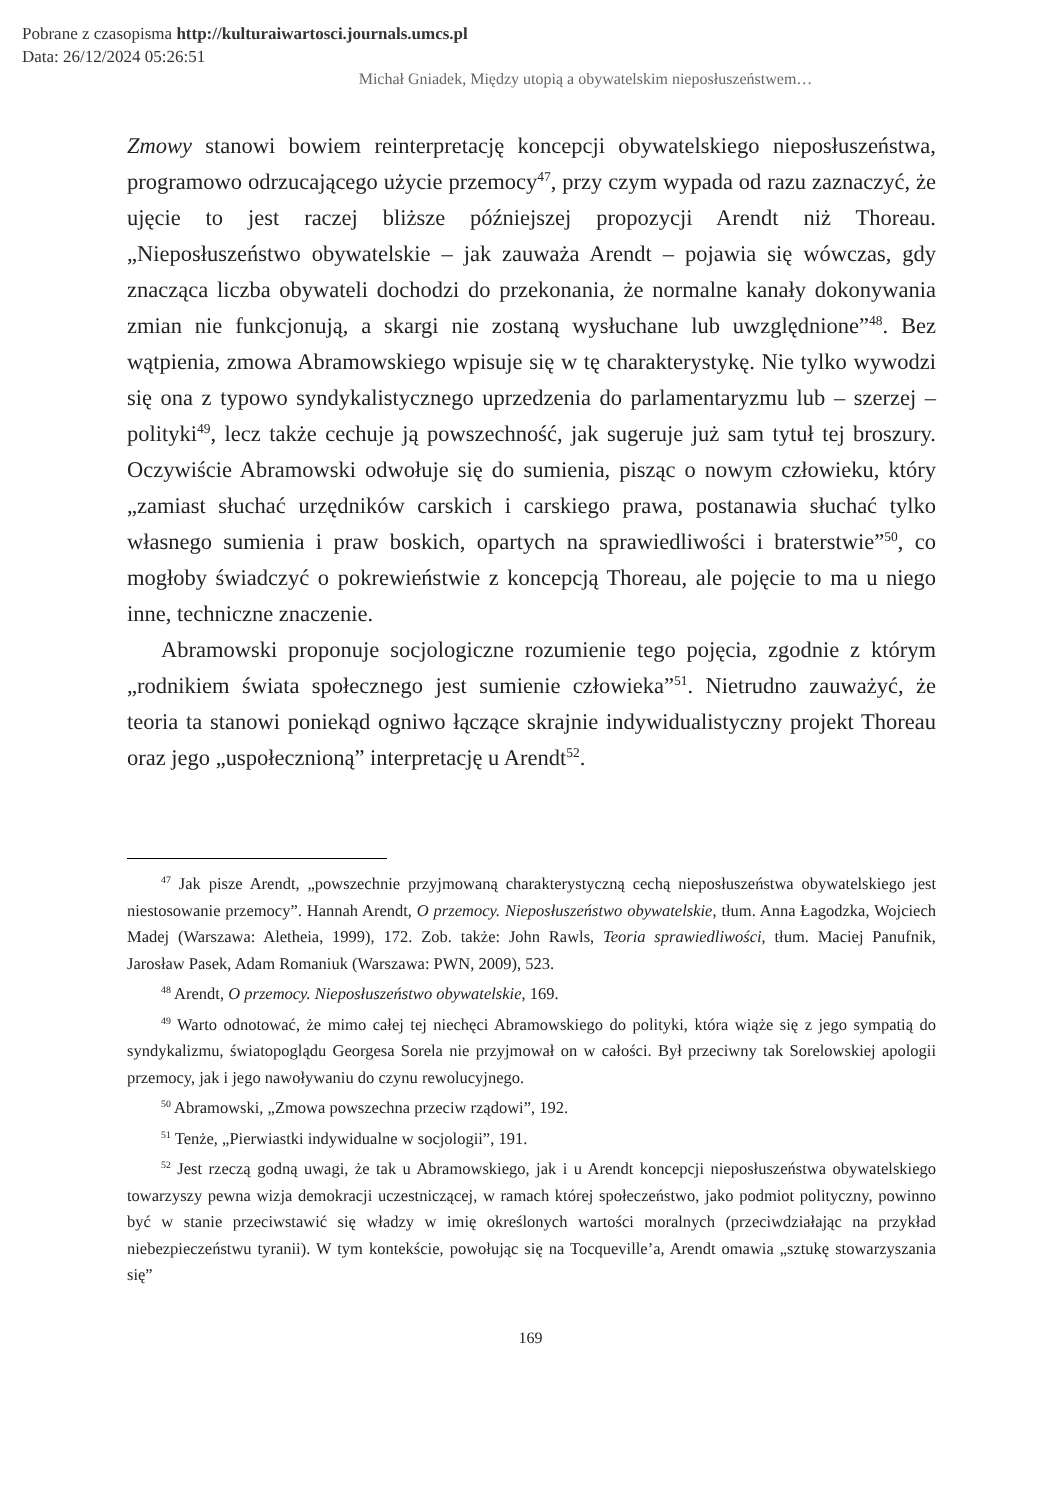Pobrane z czasopisma http://kulturaiwartosci.journals.umcs.pl
Data: 26/12/2024 05:26:51
Michał Gniadek, Między utopią a obywatelskim nieposłuszeństwem…
Zmowy stanowi bowiem reinterpretację koncepcji obywatelskiego nieposłuszeństwa, programowo odrzucającego użycie przemocy<sup>47</sup>, przy czym wypada od razu zaznaczyć, że ujęcie to jest raczej bliższe późniejszej propozycji Arendt niż Thoreau. „Nieposłuszeństwo obywatelskie – jak zauważa Arendt – pojawia się wówczas, gdy znacząca liczba obywateli dochodzi do przekonania, że normalne kanały dokonywania zmian nie funkcjonują, a skargi nie zostaną wysłuchane lub uwzględnione”<sup>48</sup>. Bez wątpienia, zmowa Abramowskiego wpisuje się w tę charakterystykę. Nie tylko wywodzi się ona z typowo syndykalistycznego uprzedzenia do parlamentaryzmu lub – szerzej – polityki<sup>49</sup>, lecz także cechuje ją powszechność, jak sugeruje już sam tytuł tej broszury. Oczywiście Abramowski odwołuje się do sumienia, pisząc o nowym człowieku, który „zamiast słuchać urzędników carskich i carskiego prawa, postanawia słuchać tylko własnego sumienia i praw boskich, opartych na sprawiedliwości i braterstwie”<sup>50</sup>, co mogłoby świadczyć o pokrewieństwie z koncepcją Thoreau, ale pojęcie to ma u niego inne, techniczne znaczenie.
Abramowski proponuje socjologiczne rozumienie tego pojęcia, zgodnie z którym „rodnikiem świata społecznego jest sumienie człowieka”<sup>51</sup>. Nietrudno zauważyć, że teoria ta stanowi poniekąd ogniwo łączące skrajnie indywidualistyczny projekt Thoreau oraz jego „uspołecznioną” interpretację u Arendt<sup>52</sup>.
<sup>47</sup> Jak pisze Arendt, „powszechnie przyjmowaną charakterystyczną cechą nieposłuszeństwa obywatelskiego jest niestosowanie przemocy”. Hannah Arendt, O przemocy. Nieposłuszeństwo obywatelskie, tłum. Anna Łagodzka, Wojciech Madej (Warszawa: Aletheia, 1999), 172. Zob. także: John Rawls, Teoria sprawiedliwości, tłum. Maciej Panufnik, Jarosław Pasek, Adam Romaniuk (Warszawa: PWN, 2009), 523.
<sup>48</sup> Arendt, O przemocy. Nieposłuszeństwo obywatelskie, 169.
<sup>49</sup> Warto odnotować, że mimo całej tej niechęci Abramowskiego do polityki, która wiąże się z jego sympatią do syndykalizmu, światopoglądu Georgesa Sorela nie przyjmował on w całości. Był przeciwny tak Sorelowskiej apologii przemocy, jak i jego nawoływaniu do czynu rewolucyjnego.
<sup>50</sup> Abramowski, „Zmowa powszechna przeciw rządowi”, 192.
<sup>51</sup> Tenże, „Pierwiastki indywidualne w socjologii”, 191.
<sup>52</sup> Jest rzeczą godną uwagi, że tak u Abramowskiego, jak i u Arendt koncepcji nieposłuszeństwa obywatelskiego towarzyszy pewna wizja demokracji uczestniczącej, w ramach której społeczeństwo, jako podmiot polityczny, powinno być w stanie przeciwstawić się władzy w imię określonych wartości moralnych (przeciwdziałając na przykład niebezpieczeństwu tyranii). W tym kontekście, powołując się na Tocqueville’a, Arendt omawia „sztukę stowarzyszania się”
169